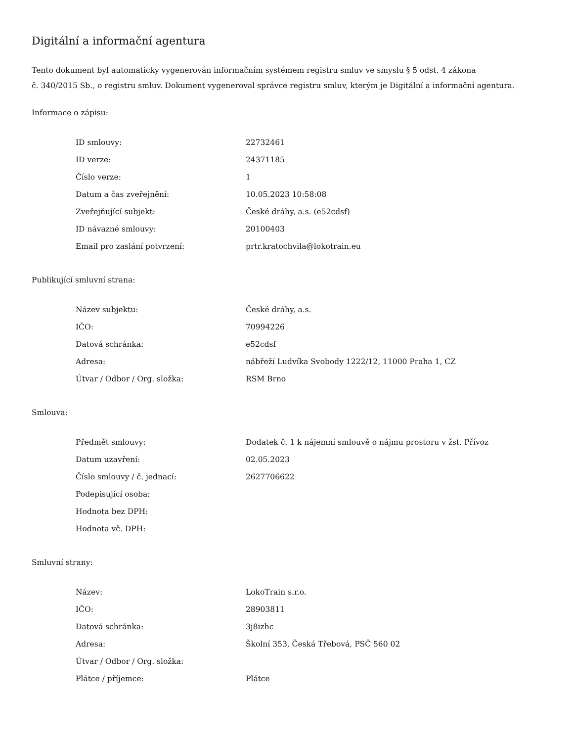Digitální a informační agentura
Tento dokument byl automaticky vygenerován informačním systémem registru smluv ve smyslu § 5 odst. 4 zákona
č. 340/2015 Sb., o registru smluv. Dokument vygeneroval správce registru smluv, kterým je Digitální a informační agentura.
Informace o zápisu:
| ID smlouvy: | 22732461 |
| ID verze: | 24371185 |
| Číslo verze: | 1 |
| Datum a čas zveřejnění: | 10.05.2023 10:58:08 |
| Zveřejňující subjekt: | České dráhy, a.s. (e52cdsf) |
| ID návazné smlouvy: | 20100403 |
| Email pro zaslání potvrzení: | prtr.kratochvila@lokotrain.eu |
Publikující smluvní strana:
| Název subjektu: | České dráhy, a.s. |
| IČO: | 70994226 |
| Datová schránka: | e52cdsf |
| Adresa: | nábřeží Ludvíka Svobody 1222/12, 11000 Praha 1, CZ |
| Útvar / Odbor / Org. složka: | RSM Brno |
Smlouva:
| Předmět smlouvy: | Dodatek č. 1 k nájemní smlouvě o nájmu prostoru v žst. Přívoz |
| Datum uzavření: | 02.05.2023 |
| Číslo smlouvy / č. jednací: | 2627706622 |
| Podepisující osoba: | |
| Hodnota bez DPH: | |
| Hodnota vč. DPH: | |
Smluvní strany:
| Název: | LokoTrain s.r.o. |
| IČO: | 28903811 |
| Datová schránka: | 3j8izhc |
| Adresa: | Školní 353, Česká Třebová, PSČ 560 02 |
| Útvar / Odbor / Org. složka: | |
| Plátce / příjemce: | Plátce |